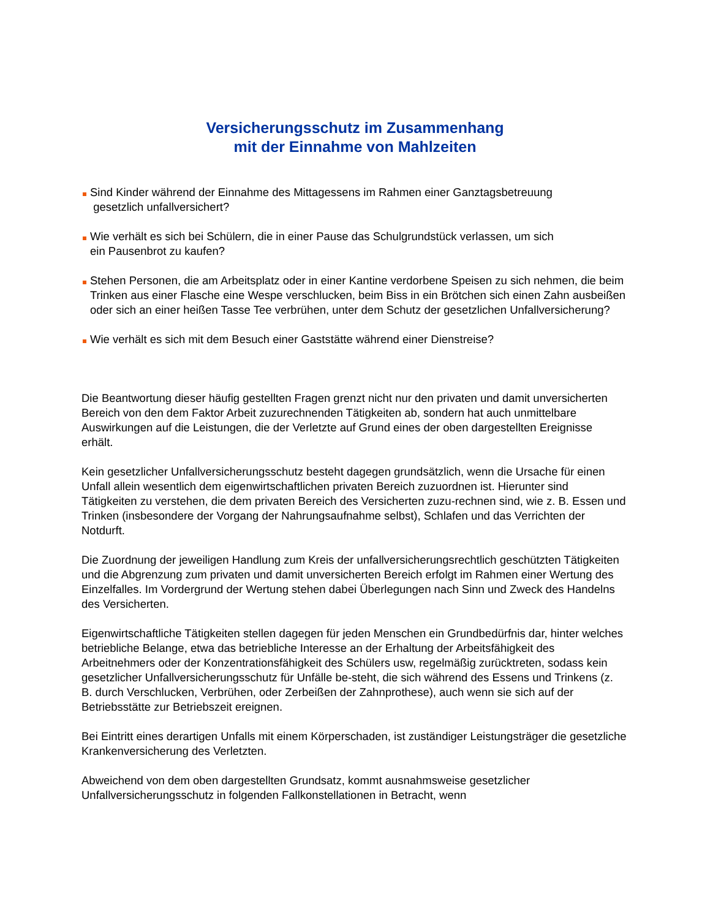Versicherungsschutz im Zusammenhang
mit der Einnahme von Mahlzeiten
Sind Kinder während der Einnahme des Mittagessens im Rahmen einer Ganztagsbetreuung
gesetzlich unfallversichert?
Wie verhält es sich bei Schülern, die in einer Pause das Schulgrundstück verlassen, um sich
ein Pausenbrot zu kaufen?
Stehen Personen, die am Arbeitsplatz oder in einer Kantine verdorbene Speisen zu sich nehmen, die beim Trinken aus einer Flasche eine Wespe verschlucken, beim Biss in ein Brötchen sich einen Zahn ausbeißen oder sich an einer heißen Tasse Tee verbrühen, unter dem Schutz der gesetzlichen Unfallversicherung?
Wie verhält es sich mit dem Besuch einer Gaststätte während einer Dienstreise?
Die Beantwortung dieser häufig gestellten Fragen grenzt nicht nur den privaten und damit unversicherten Bereich von den dem Faktor Arbeit zuzurechnenden Tätigkeiten ab, sondern hat auch unmittelbare Auswirkungen auf die Leistungen, die der Verletzte auf Grund eines der oben dargestellten Ereignisse erhält.
Kein gesetzlicher Unfallversicherungsschutz besteht dagegen grundsätzlich, wenn die Ursache für einen Unfall allein wesentlich dem eigenwirtschaftlichen privaten Bereich zuzuordnen ist. Hierunter sind Tätigkeiten zu verstehen, die dem privaten Bereich des Versicherten zuzu-rechnen sind, wie z. B. Essen und Trinken (insbesondere der Vorgang der Nahrungsaufnahme selbst), Schlafen und das Verrichten der Notdurft.
Die Zuordnung der jeweiligen Handlung zum Kreis der unfallversicherungsrechtlich geschützten Tätigkeiten und die Abgrenzung zum privaten und damit unversicherten Bereich erfolgt im Rahmen einer Wertung des Einzelfalles. Im Vordergrund der Wertung stehen dabei Überlegungen nach Sinn und Zweck des Handelns des Versicherten.
Eigenwirtschaftliche Tätigkeiten stellen dagegen für jeden Menschen ein Grundbedürfnis dar, hinter welches betriebliche Belange, etwa das betriebliche Interesse an der Erhaltung der Arbeitsfähigkeit des Arbeitnehmers oder der Konzentrationsfähigkeit des Schülers usw, regelmäßig zurücktreten, sodass kein gesetzlicher Unfallversicherungsschutz für Unfälle be-steht, die sich während des Essens und Trinkens (z. B. durch Verschlucken, Verbrühen, oder Zerbeißen der Zahnprothese), auch wenn sie sich auf der Betriebsstätte zur Betriebszeit ereignen.
Bei Eintritt eines derartigen Unfalls mit einem Körperschaden, ist zuständiger Leistungsträger die gesetzliche Krankenversicherung des Verletzten.
Abweichend von dem oben dargestellten Grundsatz, kommt ausnahmsweise gesetzlicher Unfallversicherungsschutz in folgenden Fallkonstellationen in Betracht, wenn